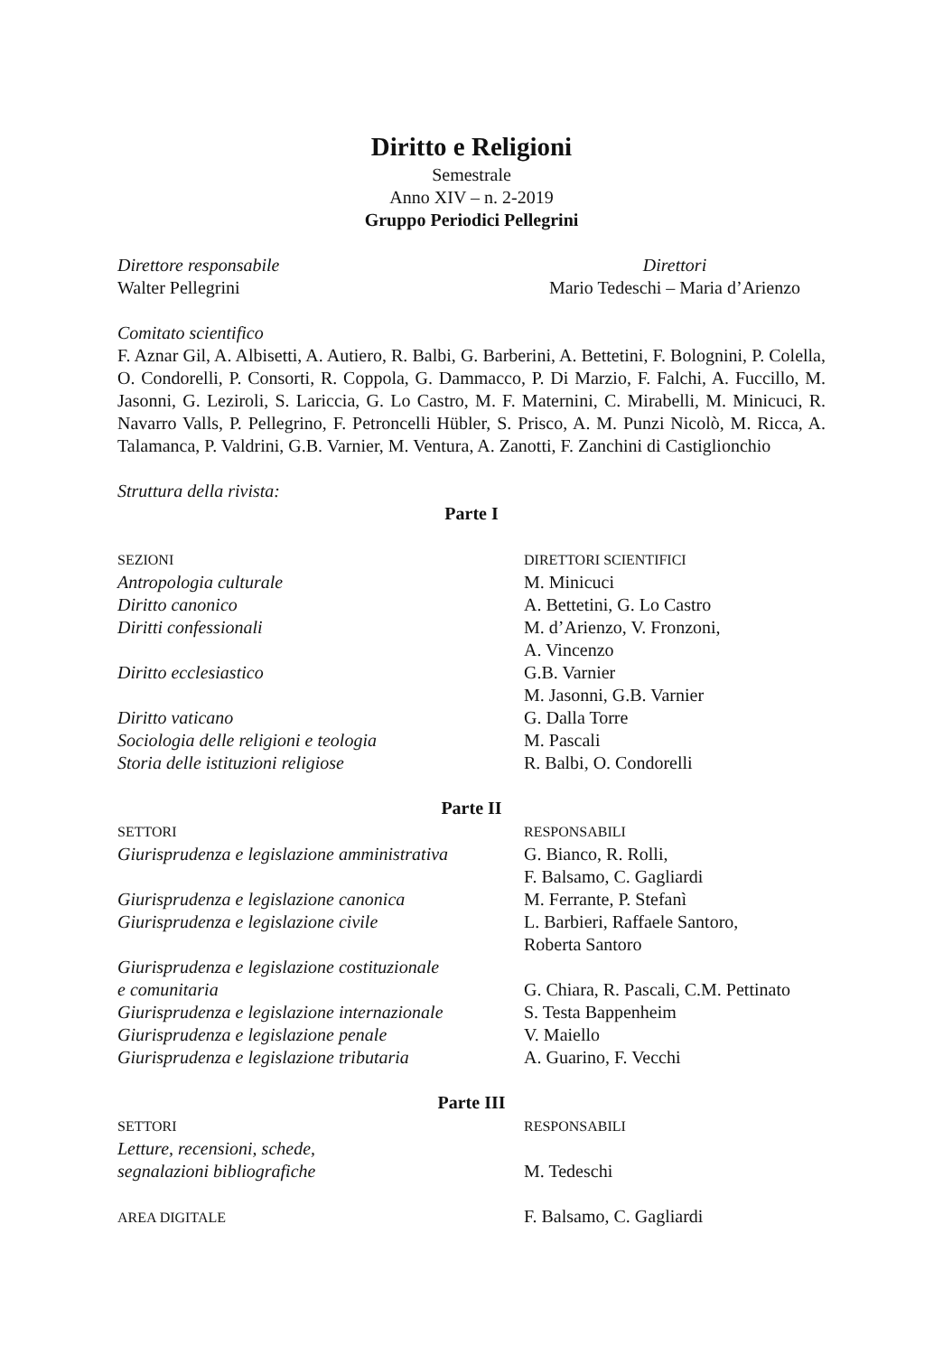Diritto e Religioni
Semestrale
Anno XIV – n. 2-2019
Gruppo Periodici Pellegrini
Direttore responsabile
Walter Pellegrini
Direttori
Mario Tedeschi – Maria d’Arienzo
Comitato scientifico
F. Aznar Gil, A. Albisetti, A. Autiero, R. Balbi, G. Barberini, A. Bettetini, F. Bolognini, P. Colella, O. Condorelli, P. Consorti, R. Coppola, G. Dammacco, P. Di Marzio, F. Falchi, A. Fuccillo, M. Jasonni, G. Leziroli, S. Lariccia, G. Lo Castro, M. F. Maternini, C. Mirabelli, M. Minicuci, R. Navarro Valls, P. Pellegrino, F. Petroncelli Hübler, S. Prisco, A. M. Punzi Nicolò, M. Ricca, A. Talamanca, P. Valdrini, G.B. Varnier, M. Ventura, A. Zanotti, F. Zanchini di Castiglionchio
Struttura della rivista:
Parte I
SEZIONI
Antropologia culturale
Diritto canonico
Diritti confessionali
Diritto ecclesiastico
Diritto vaticano
Sociologia delle religioni e teologia
Storia delle istituzioni religiose
DIRETTORI SCIENTIFICI
M. Minicuci
A. Bettetini, G. Lo Castro
M. d’Arienzo, V. Fronzoni,
A. Vincenzo
G.B. Varnier
M. Jasonni, G.B. Varnier
G. Dalla Torre
M. Pascali
R. Balbi, O. Condorelli
Parte II
SETTORI
Giurisprudenza e legislazione amministrativa
Giurisprudenza e legislazione canonica
Giurisprudenza e legislazione civile
Giurisprudenza e legislazione costituzionale
e comunitaria
Giurisprudenza e legislazione internazionale
Giurisprudenza e legislazione penale
Giurisprudenza e legislazione tributaria
RESPONSABILI
G. Bianco, R. Rolli,
F. Balsamo, C. Gagliardi
M. Ferrante, P. Stefanì
L. Barbieri, Raffaele Santoro,
Roberta Santoro
G. Chiara, R. Pascali, C.M. Pettinato
S. Testa Bappenheim
V. Maiello
A. Guarino, F. Vecchi
Parte III
SETTORI
Letture, recensioni, schede,
segnalazioni bibliografiche
AREA DIGITALE
RESPONSABILI
M. Tedeschi
F. Balsamo, C. Gagliardi